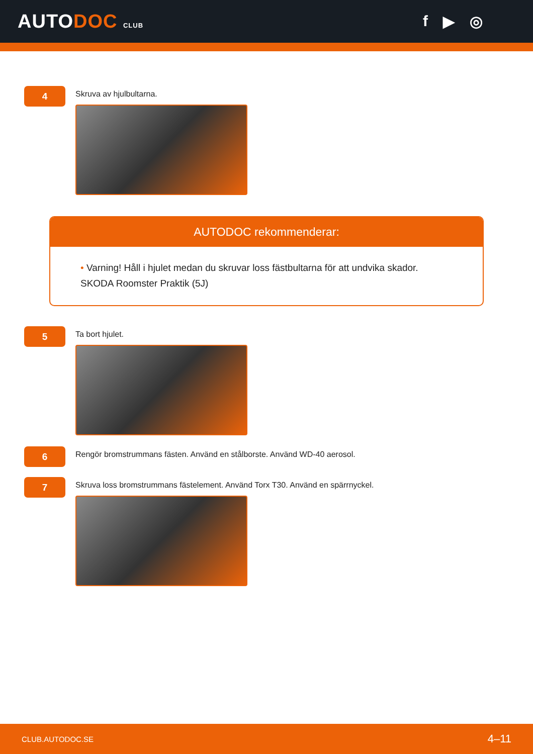AUTODOC CLUB
f ▶ ◎
4
Skruva av hjulbultarna.
AUTODOC rekommenderar:
• Varning! Håll i hjulet medan du skruvar loss fästbultarna för att undvika skador.
SKODA Roomster Praktik (5J)
5
Ta bort hjulet.
6
Rengör bromstrummans fästen. Använd en stålborste. Använd WD-40 aerosol.
7
Skruva loss bromstrummans fästelement. Använd Torx T30. Använd en spärrnyckel.
CLUB.AUTODOC.SE 4–11